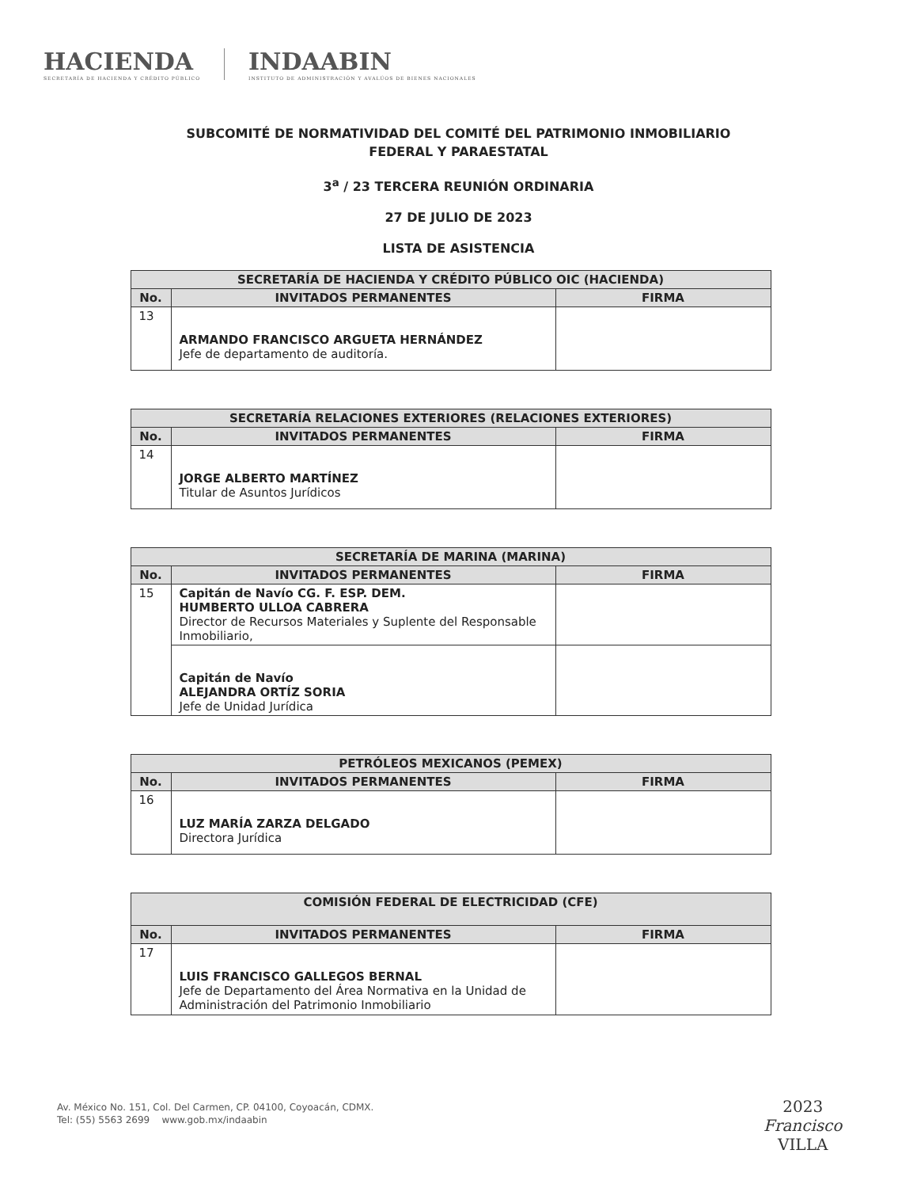HACIENDA
SECRETARÍA DE HACIENDA Y CRÉDITO PÚBLICO
INDAABIN
INSTITUTO DE ADMINISTRACIÓN Y AVALÚOS DE BIENES NACIONALES
SUBCOMITÉ DE NORMATIVIDAD DEL COMITÉ DEL PATRIMONIO INMOBILIARIO
FEDERAL Y PARAESTATAL
3<sup>a</sup> / 23 TERCERA REUNIÓN ORDINARIA
27 DE JULIO DE 2023
LISTA DE ASISTENCIA
| SECRETARÍA DE HACIENDA Y CRÉDITO PÚBLICO OIC (HACIENDA) | | |
| --- | --- | --- |
| No. | INVITADOS PERMANENTES | FIRMA |
| 13 | ARMANDO FRANCISCO ARGUETA HERNÁNDEZ Jefe de departamento de auditoría. | |
| SECRETARÍA RELACIONES EXTERIORES (RELACIONES EXTERIORES) | | |
| --- | --- | --- |
| No. | INVITADOS PERMANENTES | FIRMA |
| 14 | JORGE ALBERTO MARTÍNEZ Titular de Asuntos Jurídicos | |
| SECRETARÍA DE MARINA (MARINA) | | |
| --- | --- | --- |
| No. | INVITADOS PERMANENTES | FIRMA |
| 15 | Capitán de Navío CG. F. ESP. DEM. HUMBERTO ULLOA CABRERA Director de Recursos Materiales y Suplente del Responsable Inmobiliario, | |
| | Capitán de Navío ALEJANDRA ORTÍZ SORIA Jefe de Unidad Jurídica | |
| PETRÓLEOS MEXICANOS (PEMEX) | | |
| --- | --- | --- |
| No. | INVITADOS PERMANENTES | FIRMA |
| 16 | LUZ MARÍA ZARZA DELGADO Directora Jurídica | |
| COMISIÓN FEDERAL DE ELECTRICIDAD (CFE) | | |
| --- | --- | --- |
| No. | INVITADOS PERMANENTES | FIRMA |
| 17 | LUIS FRANCISCO GALLEGOS BERNAL Jefe de Departamento del Área Normativa en la Unidad de Administración del Patrimonio Inmobiliario | |
Av. México No. 151, Col. Del Carmen, CP. 04100, Coyoacán, CDMX.
Tel: (55) 5563 2699 www.gob.mx/indaabin
2023
Francisco
VILLA